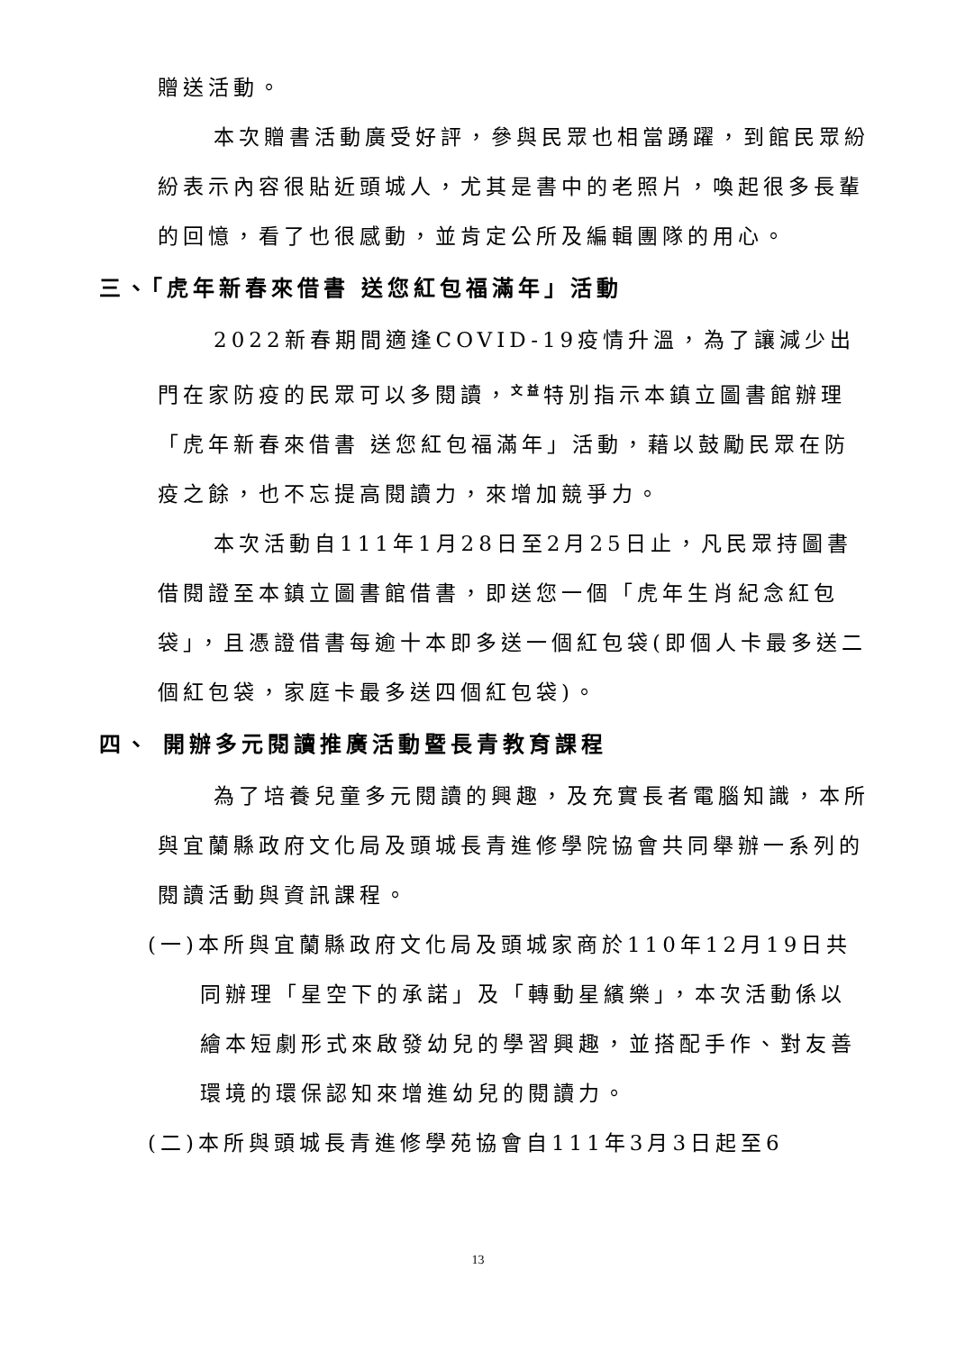贈送活動。
本次贈書活動廣受好評，參與民眾也相當踴躍，到館民眾紛紛表示內容很貼近頭城人，尤其是書中的老照片，喚起很多長輩的回憶，看了也很感動，並肯定公所及編輯團隊的用心。
三、「虎年新春來借書 送您紅包福滿年」活動
2022新春期間適逢COVID-19疫情升溫，為了讓減少出門在家防疫的民眾可以多閱讀，<sup>文益</sup>特別指示本鎮立圖書館辦理「虎年新春來借書 送您紅包福滿年」活動，藉以鼓勵民眾在防疫之餘，也不忘提高閱讀力，來增加競爭力。
本次活動自111年1月28日至2月25日止，凡民眾持圖書借閱證至本鎮立圖書館借書，即送您一個「虎年生肖紀念紅包袋」，且憑證借書每逾十本即多送一個紅包袋(即個人卡最多送二個紅包袋，家庭卡最多送四個紅包袋)。
四、 開辦多元閱讀推廣活動暨長青教育課程
為了培養兒童多元閱讀的興趣，及充實長者電腦知識，本所與宜蘭縣政府文化局及頭城長青進修學院協會共同舉辦一系列的閱讀活動與資訊課程。
(一)本所與宜蘭縣政府文化局及頭城家商於110年12月19日共同辦理「星空下的承諾」及「轉動星繽樂」，本次活動係以繪本短劇形式來啟發幼兒的學習興趣，並搭配手作、對友善環境的環保認知來增進幼兒的閱讀力。
(二)本所與頭城長青進修學苑協會自111年3月3日起至6
13